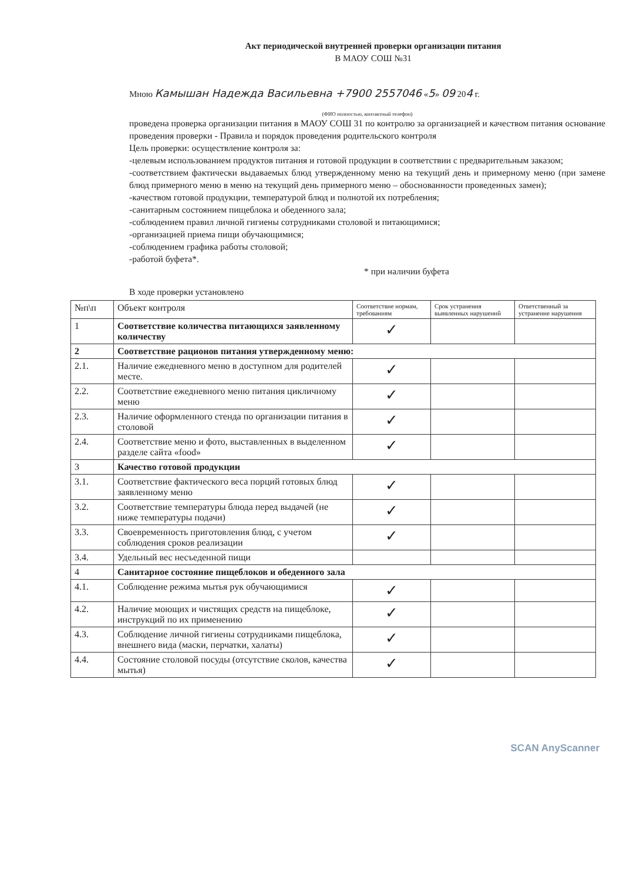Акт периодической внутренней проверки организации питания
В МАОУ СОШ №31
Мною Камышан Надежда Васильевна +7900 2557046 «5» 09 204 г.
(ФИО полностью, контактный телефон)
проведена проверка организации питания в МАОУ СОШ 31 по контролю за организацией и качеством питания основание проведения проверки - Правила и порядок проведения родительского контроля
Цель проверки: осуществление контроля за:
-целевым использованием продуктов питания и готовой продукции в соответствии с предварительным заказом;
-соответствием фактически выдаваемых блюд утвержденному меню на текущий день и примерному меню (при замене блюд примерного меню в меню на текущий день примерного меню – обоснованности проведенных замен);
-качеством готовой продукции, температурой блюд и полнотой их потребления;
-санитарным состоянием пищеблока и обеденного зала;
-соблюдением правил личной гигиены сотрудниками столовой и питающимися;
-организацией приема пищи обучающимися;
-соблюдением графика работы столовой;
-работой буфета*.
* при наличии буфета
В ходе проверки установлено
| №п\п | Объект контроля | Соответствие нормам, требованиям | Срок устранения выявленных нарушений | Ответственный за устранение нарушения |
| --- | --- | --- | --- | --- |
| 1 | Соответствие количества питающихся заявленному количеству | ✓ | | |
| 2 | Соответствие рационов питания утвержденному меню: | | | |
| 2.1. | Наличие ежедневного меню в доступном для родителей месте. | ✓ | | |
| 2.2. | Соответствие ежедневного меню питания цикличному меню | ✓ | | |
| 2.3. | Наличие оформленного стенда по организации питания в столовой | ✓ | | |
| 2.4. | Соответствие меню и фото, выставленных в выделенном разделе сайта «food» | ✓ | | |
| 3 | Качество готовой продукции | | | |
| 3.1. | Соответствие фактического веса порций готовых блюд заявленному меню | ✓ | | |
| 3.2. | Соответствие температуры блюда перед выдачей (не ниже температуры подачи) | ✓ | | |
| 3.3. | Своевременность приготовления блюд, с учетом соблюдения сроков реализации | ✓ | | |
| 3.4. | Удельный вес несъеденной пищи | | | |
| 4 | Санитарное состояние пищеблоков и обеденного зала | | | |
| 4.1. | Соблюдение режима мытья рук обучающимися | ✓ | | |
| 4.2. | Наличие моющих и чистящих средств на пищеблоке, инструкций по их применению | ✓ | | |
| 4.3. | Соблюдение личной гигиены сотрудниками пищеблока, внешнего вида (маски, перчатки, халаты) | ✓ | | |
| 4.4. | Состояние столовой посуды (отсутствие сколов, качества мытья) | ✓ | | |
SCAN AnyScanner